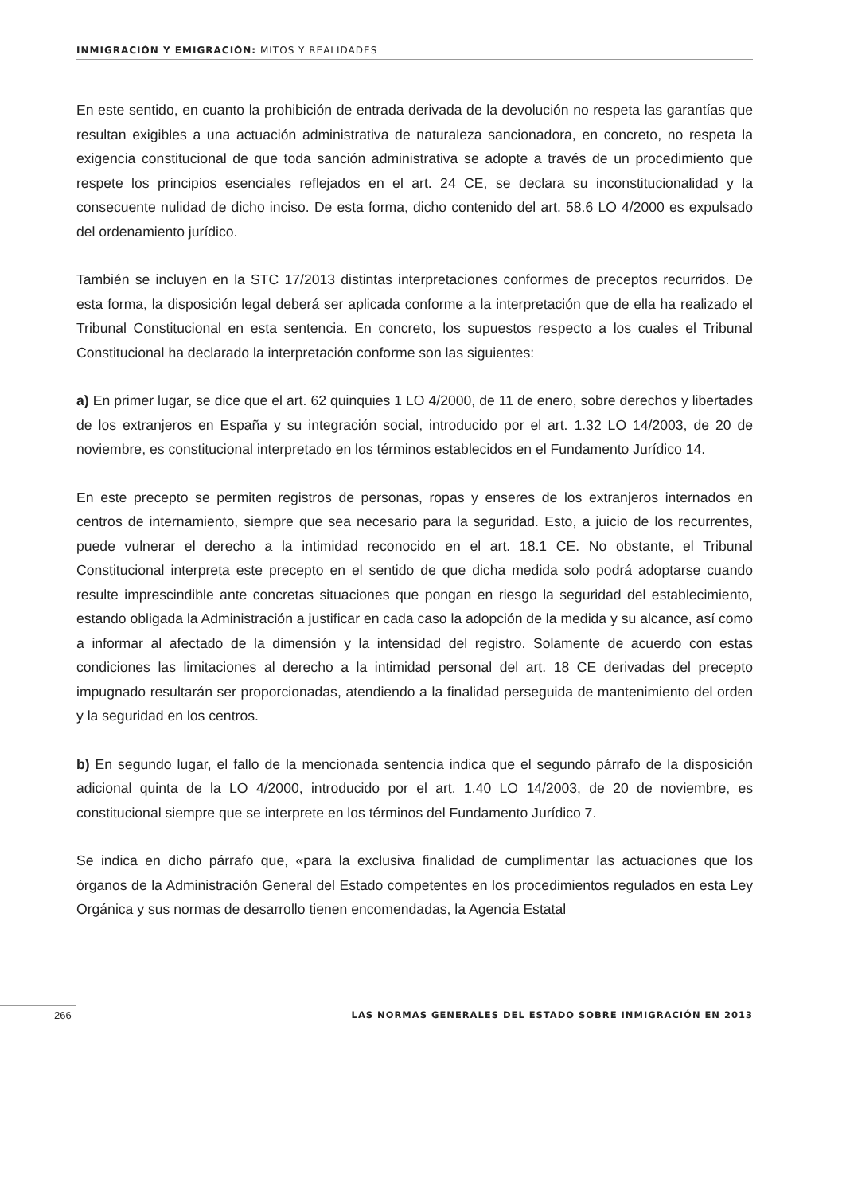INMIGRACIÓN Y EMIGRACIÓN: MITOS Y REALIDADES
En este sentido, en cuanto la prohibición de entrada derivada de la devolución no respeta las garantías que resultan exigibles a una actuación administrativa de naturaleza sancionadora, en concreto, no respeta la exigencia constitucional de que toda sanción administrativa se adopte a través de un procedimiento que respete los principios esenciales reflejados en el art. 24 CE, se declara su inconstitucionalidad y la consecuente nulidad de dicho inciso. De esta forma, dicho contenido del art. 58.6 LO 4/2000 es expulsado del ordenamiento jurídico.
También se incluyen en la STC 17/2013 distintas interpretaciones conformes de preceptos recurridos. De esta forma, la disposición legal deberá ser aplicada conforme a la interpretación que de ella ha realizado el Tribunal Constitucional en esta sentencia. En concreto, los supuestos respecto a los cuales el Tribunal Constitucional ha declarado la interpretación conforme son las siguientes:
a) En primer lugar, se dice que el art. 62 quinquies 1 LO 4/2000, de 11 de enero, sobre derechos y libertades de los extranjeros en España y su integración social, introducido por el art. 1.32 LO 14/2003, de 20 de noviembre, es constitucional interpretado en los términos establecidos en el Fundamento Jurídico 14.
En este precepto se permiten registros de personas, ropas y enseres de los extranjeros internados en centros de internamiento, siempre que sea necesario para la seguridad. Esto, a juicio de los recurrentes, puede vulnerar el derecho a la intimidad reconocido en el art. 18.1 CE. No obstante, el Tribunal Constitucional interpreta este precepto en el sentido de que dicha medida solo podrá adoptarse cuando resulte imprescindible ante concretas situaciones que pongan en riesgo la seguridad del establecimiento, estando obligada la Administración a justificar en cada caso la adopción de la medida y su alcance, así como a informar al afectado de la dimensión y la intensidad del registro. Solamente de acuerdo con estas condiciones las limitaciones al derecho a la intimidad personal del art. 18 CE derivadas del precepto impugnado resultarán ser proporcionadas, atendiendo a la finalidad perseguida de mantenimiento del orden y la seguridad en los centros.
b) En segundo lugar, el fallo de la mencionada sentencia indica que el segundo párrafo de la disposición adicional quinta de la LO 4/2000, introducido por el art. 1.40 LO 14/2003, de 20 de noviembre, es constitucional siempre que se interprete en los términos del Fundamento Jurídico 7.
Se indica en dicho párrafo que, «para la exclusiva finalidad de cumplimentar las actuaciones que los órganos de la Administración General del Estado competentes en los procedimientos regulados en esta Ley Orgánica y sus normas de desarrollo tienen encomendadas, la Agencia Estatal
266 LAS NORMAS GENERALES DEL ESTADO SOBRE INMIGRACIÓN EN 2013